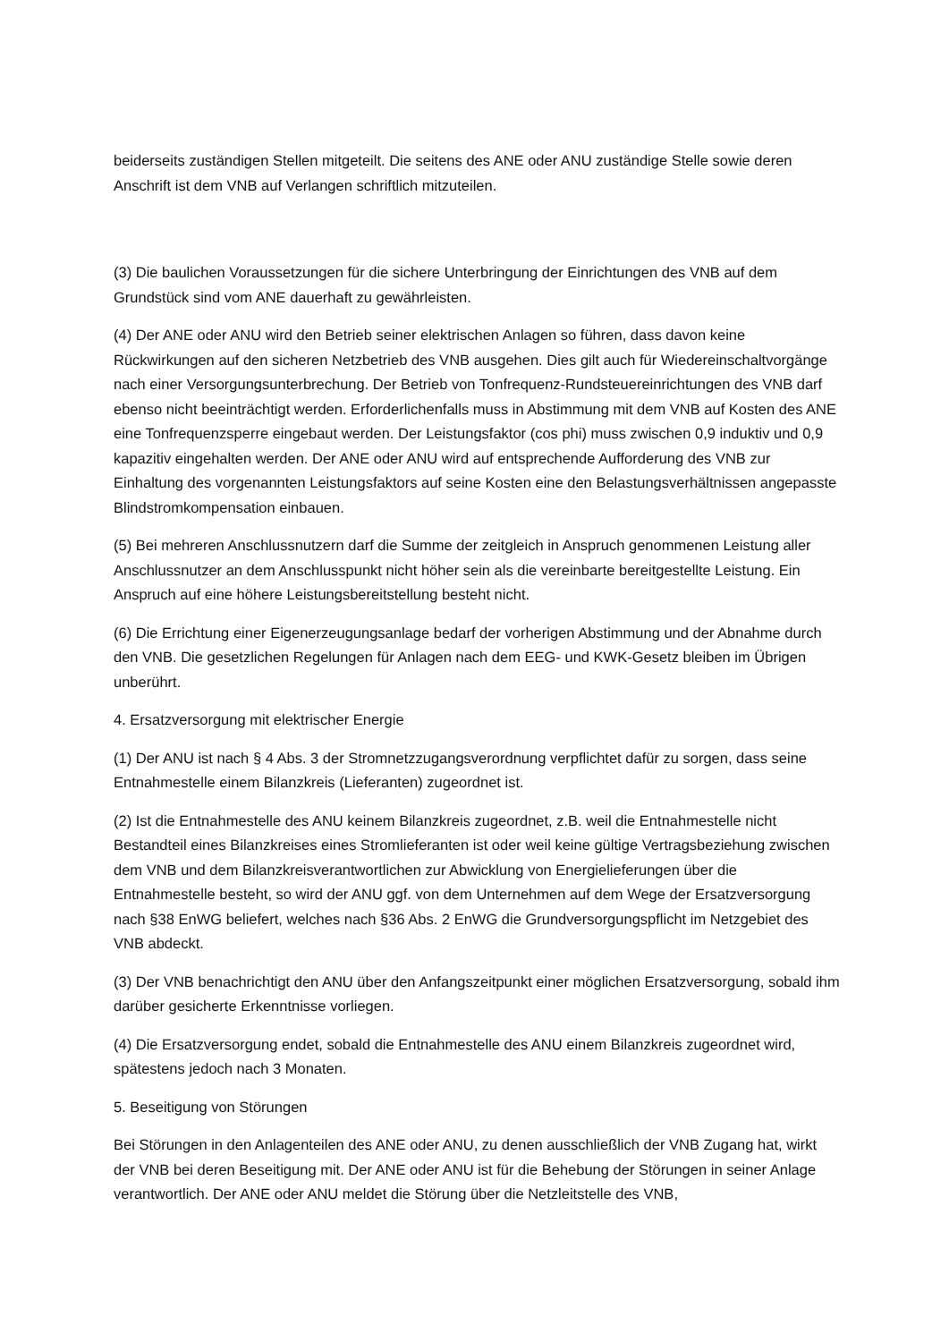beiderseits zuständigen Stellen mitgeteilt. Die seitens des ANE oder ANU zuständige Stelle sowie deren Anschrift ist dem VNB auf Verlangen schriftlich mitzuteilen.
(3) Die baulichen Voraussetzungen für die sichere Unterbringung der Einrichtungen des VNB auf dem Grundstück sind vom ANE dauerhaft zu gewährleisten.
(4) Der ANE oder ANU wird den Betrieb seiner elektrischen Anlagen so führen, dass davon keine Rückwirkungen auf den sicheren Netzbetrieb des VNB ausgehen. Dies gilt auch für Wiedereinschaltvorgänge nach einer Versorgungsunterbrechung. Der Betrieb von Tonfrequenz-Rundsteuereinrichtungen des VNB darf ebenso nicht beeinträchtigt werden. Erforderlichenfalls muss in Abstimmung mit dem VNB auf Kosten des ANE eine Tonfrequenzsperre eingebaut werden. Der Leistungsfaktor (cos phi) muss zwischen 0,9 induktiv und 0,9 kapazitiv eingehalten werden. Der ANE oder ANU wird auf entsprechende Aufforderung des VNB zur Einhaltung des vorgenannten Leistungsfaktors auf seine Kosten eine den Belastungsverhältnissen angepasste Blindstromkompensation einbauen.
(5) Bei mehreren Anschlussnutzern darf die Summe der zeitgleich in Anspruch genommenen Leistung aller Anschlussnutzer an dem Anschlusspunkt nicht höher sein als die vereinbarte bereitgestellte Leistung. Ein Anspruch auf eine höhere Leistungsbereitstellung besteht nicht.
(6) Die Errichtung einer Eigenerzeugungsanlage bedarf der vorherigen Abstimmung und der Abnahme durch den VNB. Die gesetzlichen Regelungen für Anlagen nach dem EEG- und KWK-Gesetz bleiben im Übrigen unberührt.
4. Ersatzversorgung mit elektrischer Energie
(1) Der ANU ist nach § 4 Abs. 3 der Stromnetzzugangsverordnung verpflichtet dafür zu sorgen, dass seine Entnahmestelle einem Bilanzkreis (Lieferanten) zugeordnet ist.
(2) Ist die Entnahmestelle des ANU keinem Bilanzkreis zugeordnet, z.B. weil die Entnahmestelle nicht Bestandteil eines Bilanzkreises eines Stromlieferanten ist oder weil keine gültige Vertragsbeziehung zwischen dem VNB und dem Bilanzkreisverantwortlichen zur Abwicklung von Energielieferungen über die Entnahmestelle besteht, so wird der ANU ggf. von dem Unternehmen auf dem Wege der Ersatzversorgung nach §38 EnWG beliefert, welches nach §36 Abs. 2 EnWG die Grundversorgungspflicht im Netzgebiet des VNB abdeckt.
(3) Der VNB benachrichtigt den ANU über den Anfangszeitpunkt einer möglichen Ersatzversorgung, sobald ihm darüber gesicherte Erkenntnisse vorliegen.
(4) Die Ersatzversorgung endet, sobald die Entnahmestelle des ANU einem Bilanzkreis zugeordnet wird, spätestens jedoch nach 3 Monaten.
5. Beseitigung von Störungen
Bei Störungen in den Anlagenteilen des ANE oder ANU, zu denen ausschließlich der VNB Zugang hat, wirkt der VNB bei deren Beseitigung mit. Der ANE oder ANU ist für die Behebung der Störungen in seiner Anlage verantwortlich. Der ANE oder ANU meldet die Störung über die Netzleitstelle des VNB,